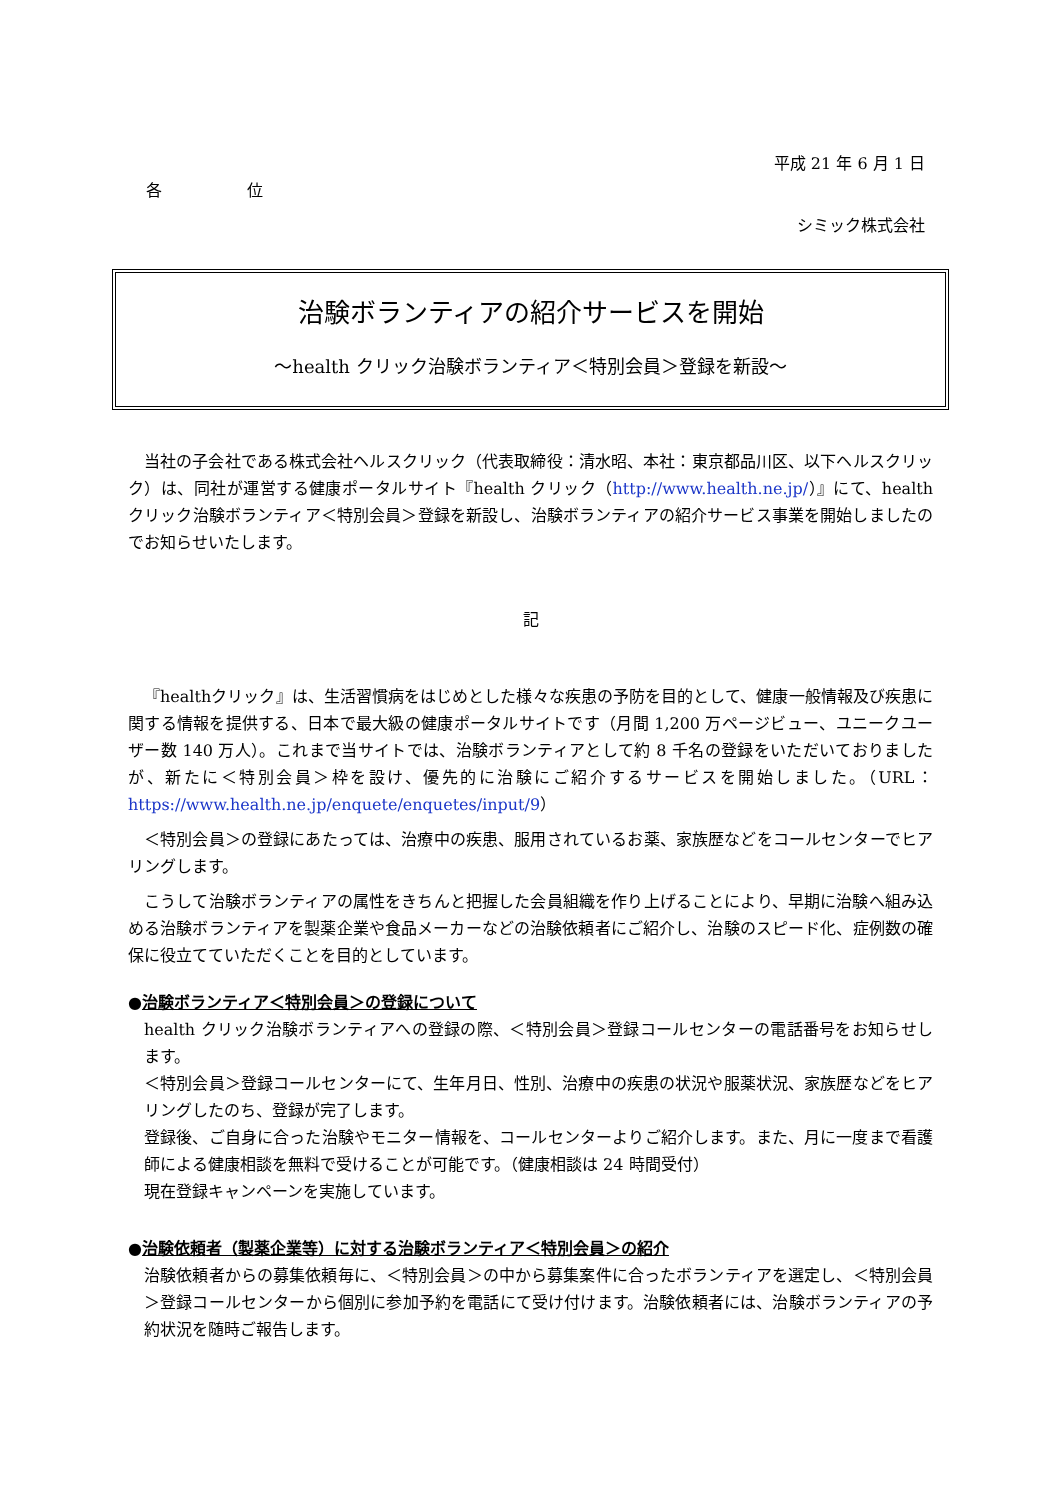平成 21 年 6 月 1 日
各 位
シミック株式会社
治験ボランティアの紹介サービスを開始
～health クリック治験ボランティア＜特別会員＞登録を新設～
当社の子会社である株式会社ヘルスクリック（代表取締役：清水昭、本社：東京都品川区、以下ヘルスクリック）は、同社が運営する健康ポータルサイト『health クリック（http://www.health.ne.jp/）』にて、healthクリック治験ボランティア＜特別会員＞登録を新設し、治験ボランティアの紹介サービス事業を開始しましたのでお知らせいたします。
記
『healthクリック』は、生活習慣病をはじめとした様々な疾患の予防を目的として、健康一般情報及び疾患に関する情報を提供する、日本で最大級の健康ポータルサイトです（月間 1,200 万ページビュー、ユニークユーザー数 140 万人）。これまで当サイトでは、治験ボランティアとして約 8 千名の登録をいただいておりましたが、新たに＜特別会員＞枠を設け、優先的に治験にご紹介するサービスを開始しました。（URL：https://www.health.ne.jp/enquete/enquetes/input/9）
＜特別会員＞の登録にあたっては、治療中の疾患、服用されているお薬、家族歴などをコールセンターでヒアリングします。
こうして治験ボランティアの属性をきちんと把握した会員組織を作り上げることにより、早期に治験へ組み込める治験ボランティアを製薬企業や食品メーカーなどの治験依頼者にご紹介し、治験のスピード化、症例数の確保に役立てていただくことを目的としています。
●治験ボランティア＜特別会員＞の登録について
health クリック治験ボランティアへの登録の際、＜特別会員＞登録コールセンターの電話番号をお知らせします。
＜特別会員＞登録コールセンターにて、生年月日、性別、治療中の疾患の状況や服薬状況、家族歴などをヒアリングしたのち、登録が完了します。
登録後、ご自身に合った治験やモニター情報を、コールセンターよりご紹介します。また、月に一度まで看護師による健康相談を無料で受けることが可能です。（健康相談は 24 時間受付）
現在登録キャンペーンを実施しています。
●治験依頼者（製薬企業等）に対する治験ボランティア＜特別会員＞の紹介
治験依頼者からの募集依頼毎に、＜特別会員＞の中から募集案件に合ったボランティアを選定し、＜特別会員＞登録コールセンターから個別に参加予約を電話にて受け付けます。治験依頼者には、治験ボランティアの予約状況を随時ご報告します。